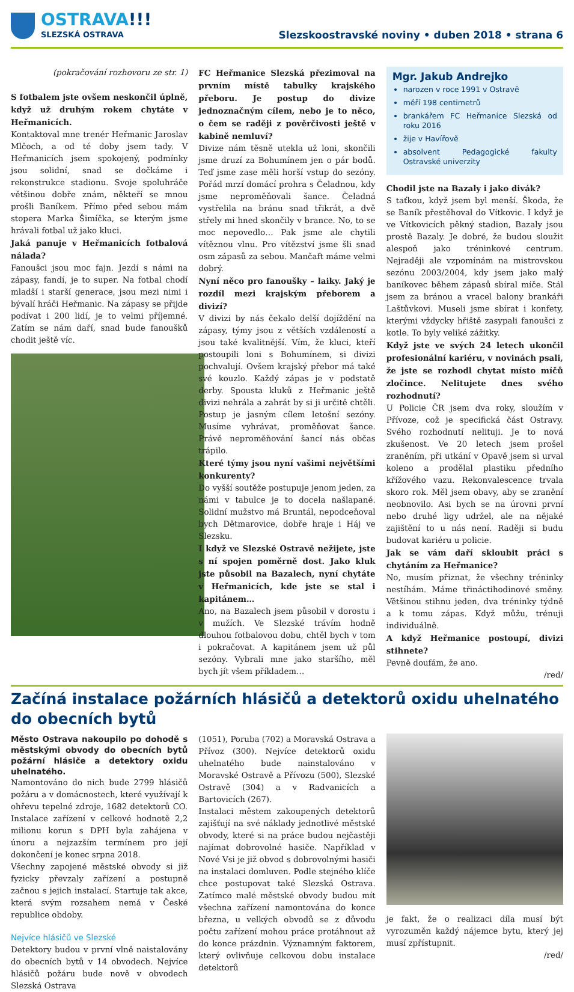OSTRAVA!!!
SLEZSKÁ OSTRAVA
Slezskoostravské noviny • duben 2018 • strana 6
(pokračování rozhovoru ze str. 1)
S fotbalem jste ovšem neskončil úplně, když už druhým rokem chytáte v Heřmanicích.
Kontaktoval mne trenér Heřmanic Jaroslav Mlčoch, a od té doby jsem tady. V Heřmanicích jsem spokojený, podmínky jsou solidní, snad se dočkáme i rekonstrukce stadionu. Svoje spoluhráče většinou dobře znám, někteří se mnou prošli Baníkem. Přímo před sebou mám stopera Marka Šimíčka, se kterým jsme hrávali fotbal už jako kluci.
Jaká panuje v Heřmanicích fotbalová nálada?
Fanoušci jsou moc fajn. Jezdí s námi na zápasy, fandí, je to super. Na fotbal chodí mladší i starší generace, jsou mezi nimi i bývalí hráči Heřmanic. Na zápasy se přijde podívat i 200 lidí, je to velmi příjemné. Zatím se nám daří, snad bude fanoušků chodit ještě víc.
FC Heřmanice Slezská přezimoval na prvním místě tabulky krajského přeboru. Je postup do divize jednoznačným cílem, nebo je to něco, o čem se raději z pověrčivosti ještě v kabině nemluví?
Divize nám těsně utekla už loni, skončili jsme druzí za Bohumínem jen o pár bodů. Teď jsme zase měli horší vstup do sezóny. Pořád mrzí domácí prohra s Čeladnou, kdy jsme neproměňovali šance. Čeladná vystřelila na bránu snad třikrát, a dvě střely mi hned skončily v brance. No, to se moc nepovedlo… Pak jsme ale chytili vítěznou vlnu. Pro vítězství jsme šli snad osm zápasů za sebou. Mančaft máme velmi dobrý.
Nyní něco pro fanoušky – laiky. Jaký je rozdíl mezi krajským přeborem a divizí?
V divizi by nás čekalo delší dojíždění na zápasy, týmy jsou z větších vzdáleností a jsou také kvalitnější. Vím, že kluci, kteří postoupili loni s Bohumínem, si divizi pochvalují. Ovšem krajský přebor má také své kouzlo. Každý zápas je v podstatě derby. Spousta kluků z Heřmanic ještě divizi nehrála a zahrát by si ji určitě chtěli. Postup je jasným cílem letošní sezóny. Musíme vyhrávat, proměňovat šance. Právě neproměňování šancí nás občas trápilo.
Které týmy jsou nyní vašimi největšími konkurenty?
Do vyšší soutěže postupuje jenom jeden, za námi v tabulce je to docela našlapané. Solidní mužstvo má Bruntál, nepodceňoval bych Dětmarovice, dobře hraje i Háj ve Slezsku.
I když ve Slezské Ostravě nežijete, jste s ní spojen poměrně dost. Jako kluk jste působil na Bazalech, nyní chytáte v Heřmanicích, kde jste se stal i kapitánem…
Ano, na Bazalech jsem působil v dorostu i v mužích. Ve Slezské trávím hodně dlouhou fotbalovou dobu, chtěl bych v tom i pokračovat. A kapitánem jsem už půl sezóny. Vybrali mne jako staršího, měl bych jít všem příkladem…
Mgr. Jakub Andrejko
narozen v roce 1991 v Ostravě
měří 198 centimetrů
brankářem FC Heřmanice Slezská od roku 2016
žije v Havířově
absolvent Pedagogické fakulty Ostravské univerzity
Chodil jste na Bazaly i jako divák?
S taťkou, když jsem byl menší. Škoda, že se Baník přestěhoval do Vítkovic. I když je ve Vítkovicích pěkný stadion, Bazaly jsou prostě Bazaly. Je dobré, že budou sloužit alespoň jako tréninkové centrum. Nejraději ale vzpomínám na mistrovskou sezónu 2003/2004, kdy jsem jako malý baníkovec během zápasů sbíral míče. Stál jsem za bránou a vracel balony brankáři Laštůvkovi. Museli jsme sbírat i konfety, kterými vždycky hřiště zasypali fanoušci z kotle. To byly veliké zážitky.
Když jste ve svých 24 letech ukončil profesionální kariéru, v novinách psali, že jste se rozhodl chytat místo míčů zločince. Nelitujete dnes svého rozhodnutí?
U Policie ČR jsem dva roky, sloužím v Přívoze, což je specifická část Ostravy. Svého rozhodnutí nelituji. Je to nová zkušenost. Ve 20 letech jsem prošel zraněním, při utkání v Opavě jsem si urval koleno a prodělal plastiku předního křížového vazu. Rekonvalescence trvala skoro rok. Měl jsem obavy, aby se zranění neobnovilo. Asi bych se na úrovni první nebo druhé ligy udržel, ale na nějaké zajištění to u nás není. Raději si budu budovat kariéru u policie.
Jak se vám daří skloubit práci s chytáním za Heřmanice?
No, musím přiznat, že všechny tréninky nestíhám. Máme třináctihodinové směny. Většinou stihnu jeden, dva tréninky týdně a k tomu zápas. Když můžu, trénuji individuálně.
A když Heřmanice postoupí, divizi stihnete?
Pevně doufám, že ano.
/red/
Začíná instalace požárních hlásičů a detektorů oxidu uhelnatého do obecních bytů
Město Ostrava nakoupilo po dohodě s městskými obvody do obecních bytů požární hlásiče a detektory oxidu uhelnatého.
Namontováno do nich bude 2799 hlásičů požáru a v domácnostech, které využívají k ohřevu tepelné zdroje, 1682 detektorů CO. Instalace zařízení v celkové hodnotě 2,2 milionu korun s DPH byla zahájena v únoru a nejzazším termínem pro její dokončení je konec srpna 2018.
Všechny zapojené městské obvody si již fyzicky převzaly zařízení a postupně začnou s jejich instalací. Startuje tak akce, která svým rozsahem nemá v České republice obdoby.
Nejvíce hlásičů ve Slezské
Detektory budou v první vlně naistalovány do obecních bytů v 14 obvodech. Nejvíce hlásičů požáru bude nově v obvodech Slezská Ostrava
(1051), Poruba (702) a Moravská Ostrava a Přívoz (300). Nejvíce detektorů oxidu uhelnatého bude nainstalováno v Moravské Ostravě a Přívozu (500), Slezské Ostravě (304) a v Radvanicích a Bartovicích (267).
Instalaci městem zakoupených detektorů zajišťují na své náklady jednotlivé městské obvody, které si na práce budou nejčastěji najímat dobrovolné hasiče. Například v Nové Vsi je již obvod s dobrovolnými hasiči na instalaci domluven. Podle stejného klíče chce postupovat také Slezská Ostrava. Zatímco malé městské obvody budou mít všechna zařízení namontována do konce března, u velkých obvodů se z důvodu počtu zařízení mohou práce protáhnout až do konce prázdnin. Významným faktorem, který ovlivňuje celkovou dobu instalace detektorů
je fakt, že o realizaci díla musí být vyrozuměn každý nájemce bytu, který jej musí zpřístupnit.
/red/